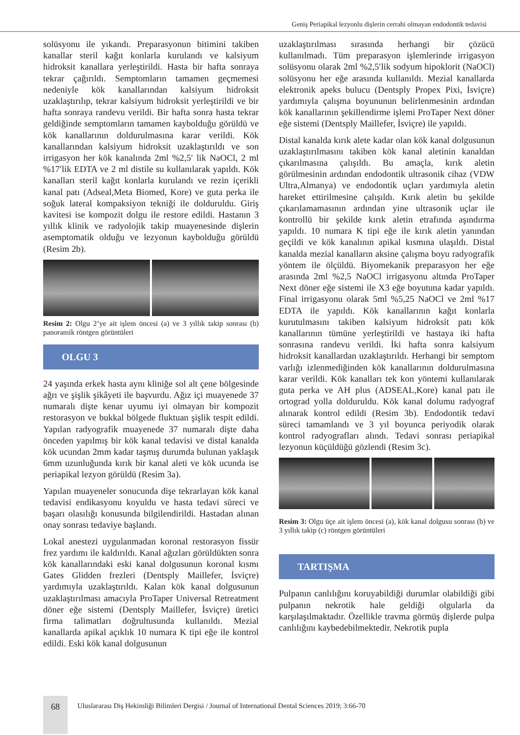Geniş Periapikal lezyonlu dişlerin cerrahi olmayan endodontik tedavisi
solüsyonu ile yıkandı. Preparasyonun bitimini takiben kanallar steril kağıt konlarla kurulandı ve kalsiyum hidroksit kanallara yerleştirildi. Hasta bir hafta sonraya tekrar çağırıldı. Semptomların tamamen geçmemesi nedeniyle kök kanallarından kalsiyum hidroksit uzaklaştırılıp, tekrar kalsiyum hidroksit yerleştirildi ve bir hafta sonraya randevu verildi. Bir hafta sonra hasta tekrar geldiğinde semptomların tamamen kaybolduğu görüldü ve kök kanallarının doldurulmasına karar verildi. Kök kanallarından kalsiyum hidroksit uzaklaştırıldı ve son irrigasyon her kök kanalında 2ml %2,5′ lik NaOCl, 2 ml %17′lik EDTA ve 2 ml distile su kullanılarak yapıldı. Kök kanalları steril kağıt konlarla kurulandı ve rezin içerikli kanal patı (Adseal,Meta Biomed, Kore) ve guta perka ile soğuk lateral kompaksiyon tekniği ile dolduruldu. Giriş kavitesi ise kompozit dolgu ile restore edildi. Hastanın 3 yıllık klinik ve radyolojik takip muayenesinde dişlerin asemptomatik olduğu ve lezyonun kaybolduğu görüldü (Resim 2b).
Resim 2: Olgu 2’ye ait işlem öncesi (a) ve 3 yıllık takip sonrası (b) panoramik röntgen görüntüleri
OLGU 3
24 yaşında erkek hasta aynı kliniğe sol alt çene bölgesinde ağrı ve şişlik şikâyeti ile başvurdu. Ağız içi muayenede 37 numaralı dişte kenar uyumu iyi olmayan bir kompozit restorasyon ve bukkal bölgede fluktuan şişlik tespit edildi. Yapılan radyografik muayenede 37 numaralı dişte daha önceden yapılmış bir kök kanal tedavisi ve distal kanalda kök ucundan 2mm kadar taşmış durumda bulunan yaklaşık 6mm uzunluğunda kırık bir kanal aleti ve kök ucunda ise periapikal lezyon görüldü (Resim 3a).
Yapılan muayeneler sonucunda dişe tekrarlayan kök kanal tedavisi endikasyonu koyuldu ve hasta tedavi süreci ve başarı olasılığı konusunda bilgilendirildi. Hastadan alınan onay sonrası tedaviye başlandı.
Lokal anestezi uygulanmadan koronal restorasyon fissür frez yardımı ile kaldırıldı. Kanal ağızları görüldükten sonra kök kanallarındaki eski kanal dolgusunun koronal kısmı Gates Glidden frezleri (Dentsply Maillefer, İsviçre) yardımıyla uzaklaştırıldı. Kalan kök kanal dolgusunun uzaklaştırılması amacıyla ProTaper Universal Retreatment döner eğe sistemi (Dentsply Maillefer, İsviçre) üretici firma talimatları doğrultusunda kullanıldı. Mezial kanallarda apikal açıklık 10 numara K tipi eğe ile kontrol edildi. Eski kök kanal dolgusunun
uzaklaştırılması sırasında herhangi bir çözücü kullanılmadı. Tüm preparasyon işlemlerinde irrigasyon solüsyonu olarak 2ml %2,5′lik sodyum hipoklorit (NaOCl) solüsyonu her eğe arasında kullanıldı. Mezial kanallarda elektronik apeks bulucu (Dentsply Propex Pixi, İsviçre) yardımıyla çalışma boyununun belirlenmesinin ardından kök kanallarının şekillendirme işlemi ProTaper Next döner eğe sistemi (Dentsply Maillefer, İsviçre) ile yapıldı.
Distal kanalda kırık alete kadar olan kök kanal dolgusunun uzaklaştırılmasını takiben kök kanal aletinin kanaldan çıkarılmasına çalışıldı. Bu amaçla, kırık aletin görülmesinin ardından endodontik ultrasonik cihaz (VDW Ultra,Almanya) ve endodontik uçları yardımıyla aletin hareket ettirilmesine çalışıldı. Kırık aletin bu şekilde çıkarılamamasının ardından yine ultrasonik uçlar ile kontrollü bir şekilde kırık aletin etrafında aşındırma yapıldı. 10 numara K tipi eğe ile kırık aletin yanından geçildi ve kök kanalının apikal kısmına ulaşıldı. Distal kanalda mezial kanalların aksine çalışma boyu radyografik yöntem ile ölçüldü. Biyomekanik preparasyon her eğe arasında 2ml %2,5 NaOCl irrigasyonu altında ProTaper Next döner eğe sistemi ile X3 eğe boyutuna kadar yapıldı. Final irrigasyonu olarak 5ml %5,25 NaOCl ve 2ml %17 EDTA ile yapıldı. Kök kanallarının kağıt konlarla kurutulmasını takiben kalsiyum hidroksit patı kök kanallarının tümüne yerleştirildi ve hastaya iki hafta sonrasına randevu verildi. İki hafta sonra kalsiyum hidroksit kanallardan uzaklaştırıldı. Herhangi bir semptom varlığı izlenmediğinden kök kanallarının doldurulmasına karar verildi. Kök kanalları tek kon yöntemi kullanılarak guta perka ve AH plus (ADSEAL,Kore) kanal patı ile ortograd yolla dolduruldu. Kök kanal dolumu radyograf alınarak kontrol edildi (Resim 3b). Endodontik tedavi süreci tamamlandı ve 3 yıl boyunca periyodik olarak kontrol radyografları alındı. Tedavi sonrası periapikal lezyonun küçüldüğü gözlendi (Resim 3c).
Resim 3: Olgu üçe ait işlem öncesi (a), kök kanal dolgusu sonrası (b) ve 3 yıllık takip (c) röntgen görüntüleri
TARTIŞMA
Pulpanın canlılığını koruyabildiği durumlar olabildiği gibi pulpanın nekrotik hale geldiği olgularla da karşılaşılmaktadır. Özellikle travma görmüş dişlerde pulpa canlılığını kaybedebilmektedir. Nekrotik pupla
68
Uluslararası Diş Hekimliği Bilimleri Dergisi / Journal of International Dental Sciences 2019; 3:66-70